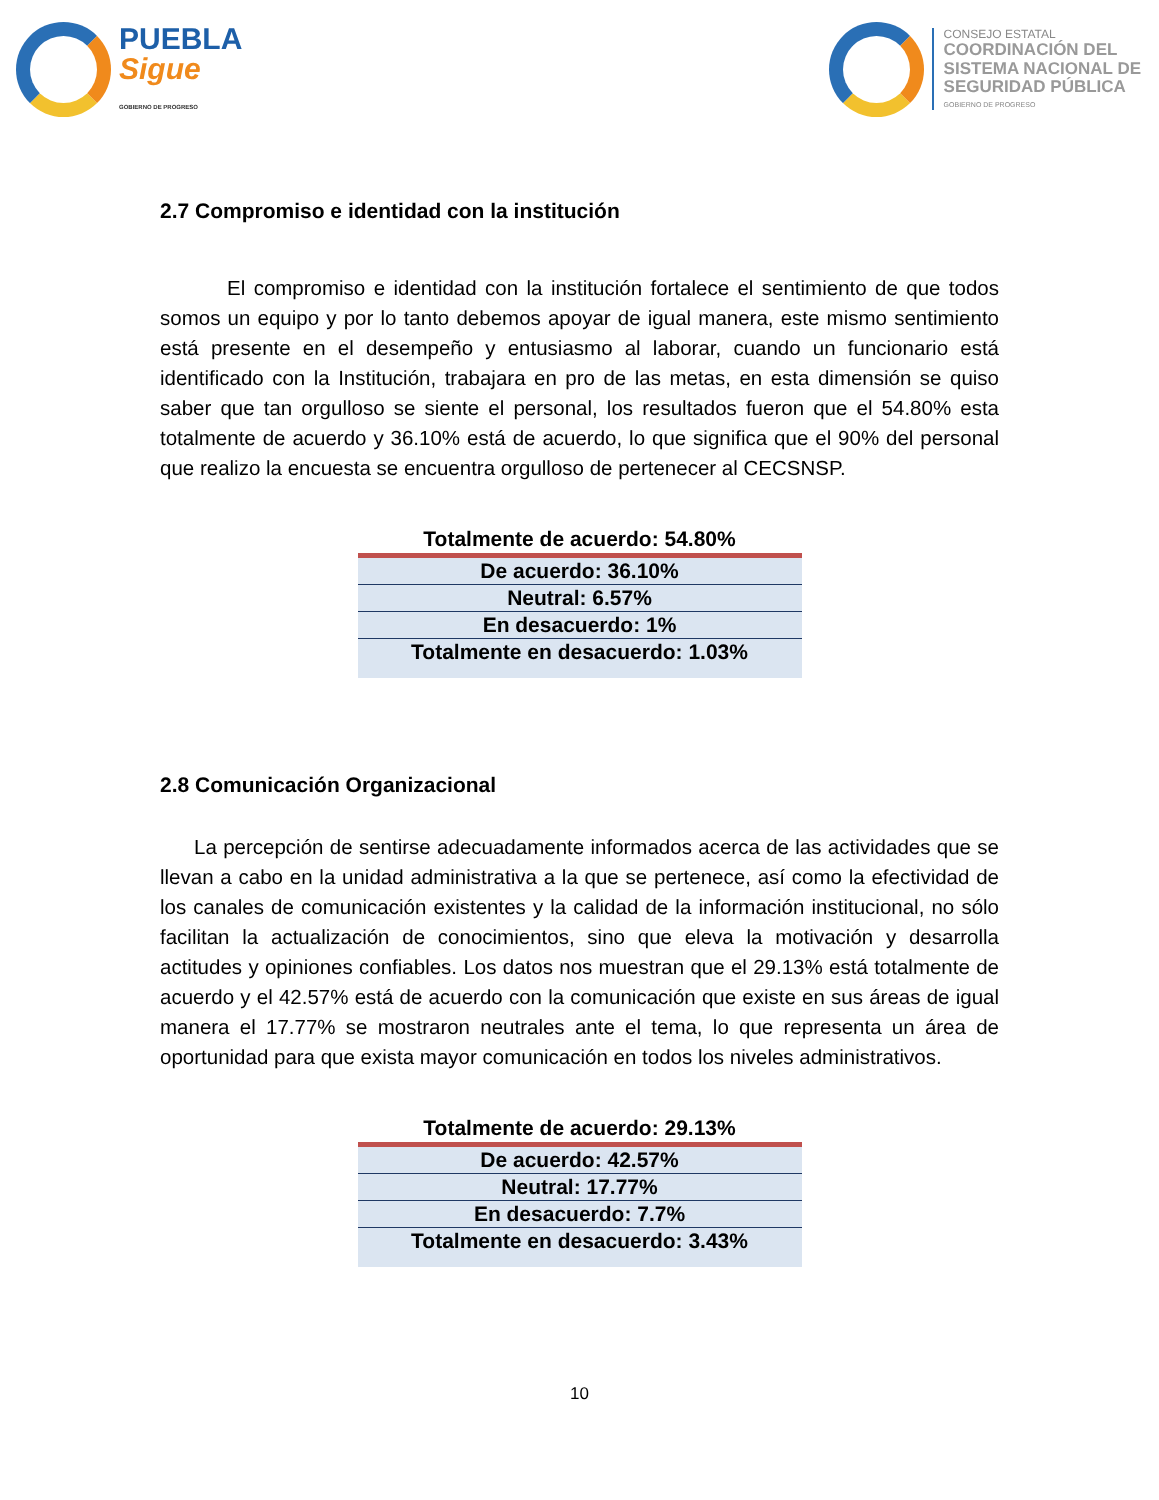PUEBLA
Sigue
GOBIERNO DE PROGRESO
CONSEJO ESTATAL
COORDINACIÓN DEL
SISTEMA NACIONAL DE
SEGURIDAD PÚBLICA
GOBIERNO DE PROGRESO
2.7 Compromiso e identidad con la institución
El compromiso e identidad con la institución fortalece el sentimiento de que todos somos un equipo y por lo tanto debemos apoyar de igual manera, este mismo sentimiento está presente en el desempeño y entusiasmo al laborar, cuando un funcionario está identificado con la Institución, trabajara en pro de las metas, en esta dimensión se quiso saber que tan orgulloso se siente el personal, los resultados fueron que el 54.80% esta totalmente de acuerdo y 36.10% está de acuerdo, lo que significa que el 90% del personal que realizo la encuesta se encuentra orgulloso de pertenecer al CECSNSP.
| Totalmente de acuerdo: 54.80% |
| --- |
| De acuerdo: 36.10% |
| Neutral: 6.57% |
| En desacuerdo: 1% |
| Totalmente en desacuerdo: 1.03% |
2.8 Comunicación Organizacional
La percepción de sentirse adecuadamente informados acerca de las actividades que se llevan a cabo en la unidad administrativa a la que se pertenece, así como la efectividad de los canales de comunicación existentes y la calidad de la información institucional, no sólo facilitan la actualización de conocimientos, sino que eleva la motivación y desarrolla actitudes y opiniones confiables. Los datos nos muestran que el 29.13% está totalmente de acuerdo y el 42.57% está de acuerdo con la comunicación que existe en sus áreas de igual manera el 17.77% se mostraron neutrales ante el tema, lo que representa un área de oportunidad para que exista mayor comunicación en todos los niveles administrativos.
| Totalmente de acuerdo: 29.13% |
| --- |
| De acuerdo: 42.57% |
| Neutral: 17.77% |
| En desacuerdo: 7.7% |
| Totalmente en desacuerdo: 3.43% |
10